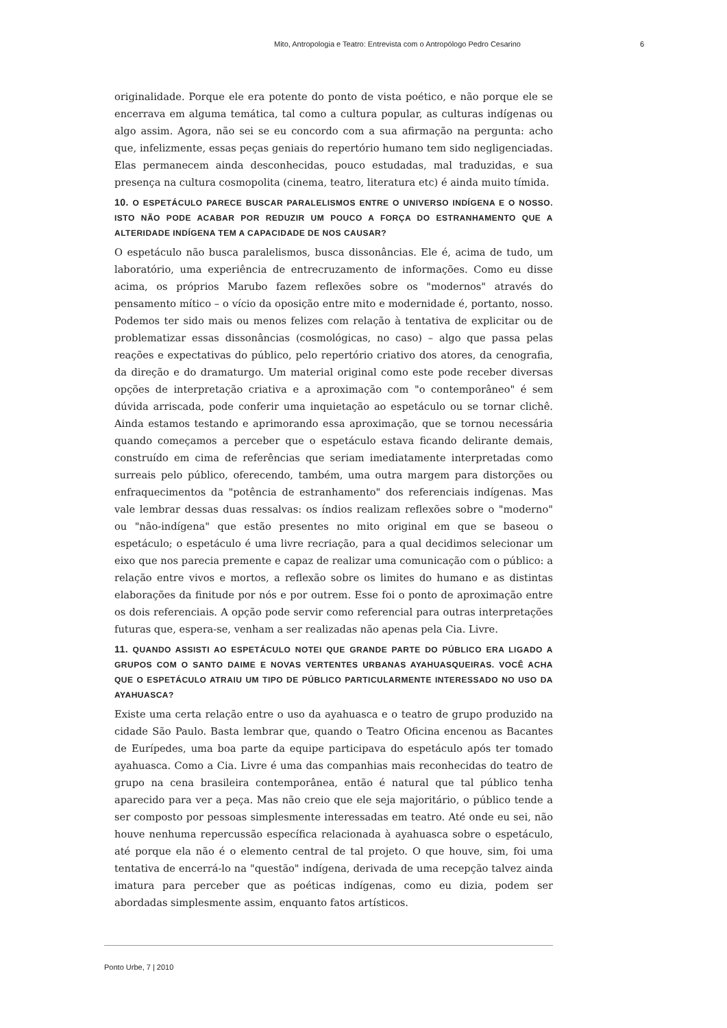Mito, Antropologia e Teatro: Entrevista com o Antropólogo Pedro Cesarino 6
originalidade. Porque ele era potente do ponto de vista poético, e não porque ele se encerrava em alguma temática, tal como a cultura popular, as culturas indígenas ou algo assim. Agora, não sei se eu concordo com a sua afirmação na pergunta: acho que, infelizmente, essas peças geniais do repertório humano tem sido negligenciadas. Elas permanecem ainda desconhecidas, pouco estudadas, mal traduzidas, e sua presença na cultura cosmopolita (cinema, teatro, literatura etc) é ainda muito tímida.
10. O ESPETÁCULO PARECE BUSCAR PARALELISMOS ENTRE O UNIVERSO INDÍGENA E O NOSSO. ISTO NÃO PODE ACABAR POR REDUZIR UM POUCO A FORÇA DO ESTRANHAMENTO QUE A ALTERIDADE INDÍGENA TEM A CAPACIDADE DE NOS CAUSAR?
O espetáculo não busca paralelismos, busca dissonâncias. Ele é, acima de tudo, um laboratório, uma experiência de entrecruzamento de informações. Como eu disse acima, os próprios Marubo fazem reflexões sobre os "modernos" através do pensamento mítico – o vício da oposição entre mito e modernidade é, portanto, nosso. Podemos ter sido mais ou menos felizes com relação à tentativa de explicitar ou de problematizar essas dissonâncias (cosmológicas, no caso) – algo que passa pelas reações e expectativas do público, pelo repertório criativo dos atores, da cenografia, da direção e do dramaturgo. Um material original como este pode receber diversas opções de interpretação criativa e a aproximação com "o contemporâneo" é sem dúvida arriscada, pode conferir uma inquietação ao espetáculo ou se tornar clichê. Ainda estamos testando e aprimorando essa aproximação, que se tornou necessária quando começamos a perceber que o espetáculo estava ficando delirante demais, construído em cima de referências que seriam imediatamente interpretadas como surreais pelo público, oferecendo, também, uma outra margem para distorções ou enfraquecimentos da "potência de estranhamento" dos referenciais indígenas. Mas vale lembrar dessas duas ressalvas: os índios realizam reflexões sobre o "moderno" ou "não-indígena" que estão presentes no mito original em que se baseou o espetáculo; o espetáculo é uma livre recriação, para a qual decidimos selecionar um eixo que nos parecia premente e capaz de realizar uma comunicação com o público: a relação entre vivos e mortos, a reflexão sobre os limites do humano e as distintas elaborações da finitude por nós e por outrem. Esse foi o ponto de aproximação entre os dois referenciais. A opção pode servir como referencial para outras interpretações futuras que, espera-se, venham a ser realizadas não apenas pela Cia. Livre.
11. QUANDO ASSISTI AO ESPETÁCULO NOTEI QUE GRANDE PARTE DO PÚBLICO ERA LIGADO A GRUPOS COM O SANTO DAIME E NOVAS VERTENTES URBANAS AYAHUASQUEIRAS. VOCÊ ACHA QUE O ESPETÁCULO ATRAIU UM TIPO DE PÚBLICO PARTICULARMENTE INTERESSADO NO USO DA AYAHUASCA?
Existe uma certa relação entre o uso da ayahuasca e o teatro de grupo produzido na cidade São Paulo. Basta lembrar que, quando o Teatro Oficina encenou as Bacantes de Eurípedes, uma boa parte da equipe participava do espetáculo após ter tomado ayahuasca. Como a Cia. Livre é uma das companhias mais reconhecidas do teatro de grupo na cena brasileira contemporânea, então é natural que tal público tenha aparecido para ver a peça. Mas não creio que ele seja majoritário, o público tende a ser composto por pessoas simplesmente interessadas em teatro. Até onde eu sei, não houve nenhuma repercussão específica relacionada à ayahuasca sobre o espetáculo, até porque ela não é o elemento central de tal projeto. O que houve, sim, foi uma tentativa de encerrá-lo na "questão" indígena, derivada de uma recepção talvez ainda imatura para perceber que as poéticas indígenas, como eu dizia, podem ser abordadas simplesmente assim, enquanto fatos artísticos.
Ponto Urbe, 7 | 2010